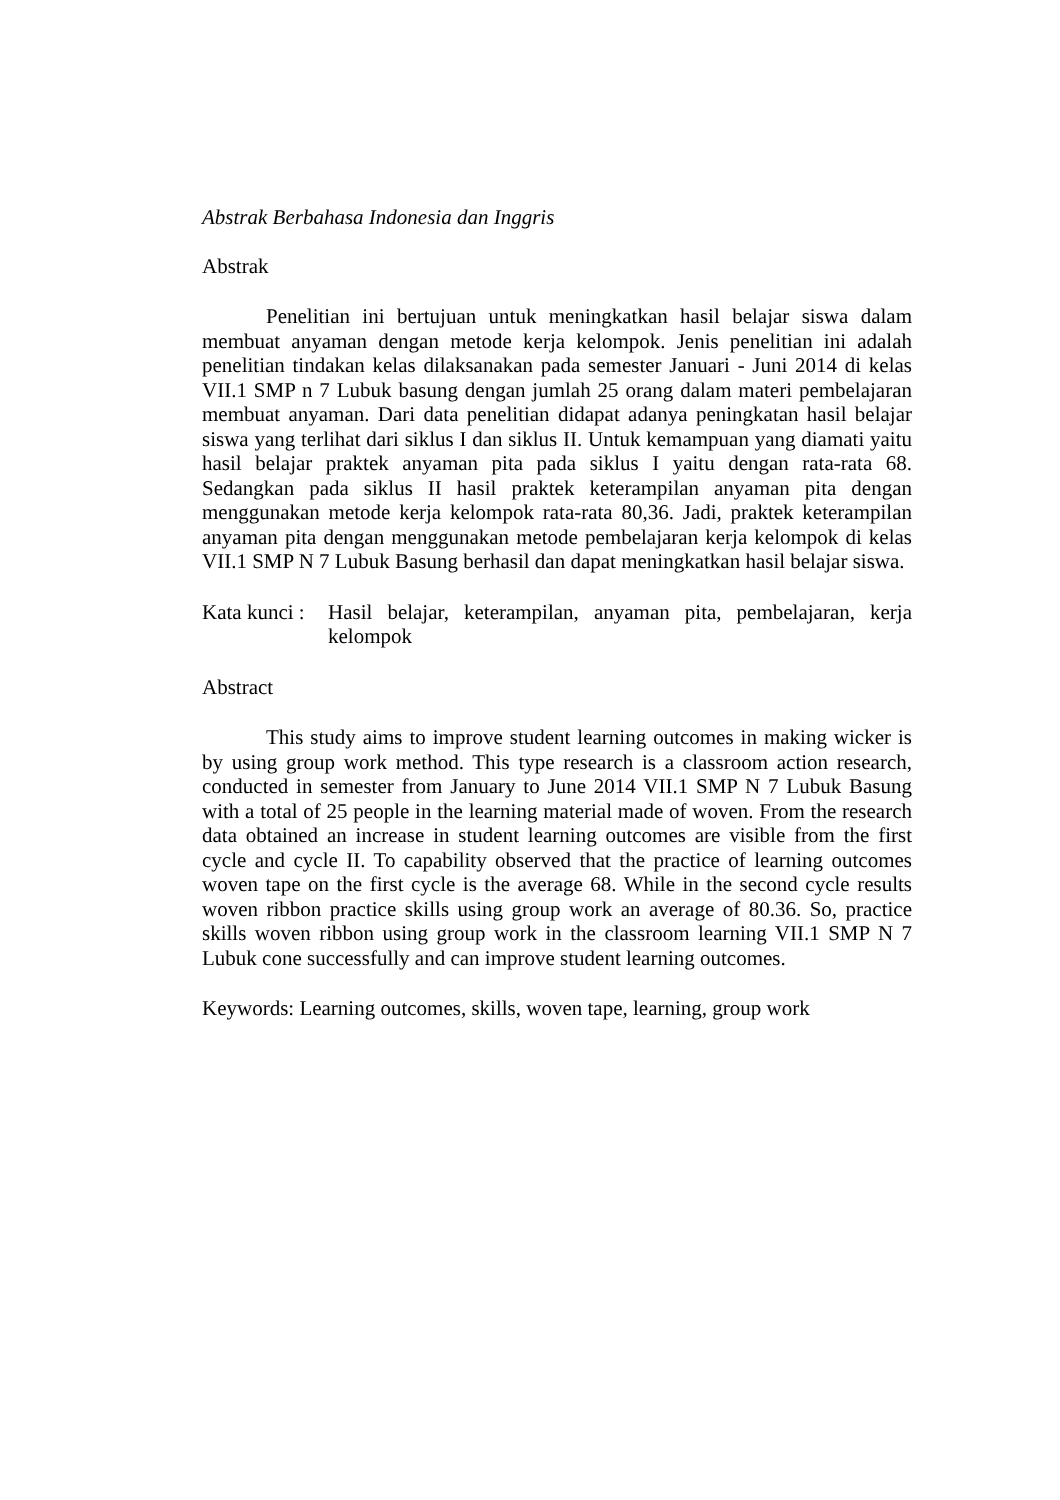Abstrak Berbahasa Indonesia dan Inggris
Abstrak
Penelitian ini bertujuan untuk meningkatkan hasil belajar siswa dalam membuat anyaman dengan metode kerja kelompok. Jenis penelitian ini adalah penelitian tindakan kelas dilaksanakan pada semester Januari - Juni 2014 di kelas VII.1 SMP n 7 Lubuk basung dengan jumlah 25 orang dalam materi pembelajaran membuat anyaman. Dari data penelitian didapat adanya peningkatan hasil belajar siswa yang terlihat dari siklus I dan siklus II. Untuk kemampuan yang diamati yaitu hasil belajar praktek anyaman pita pada siklus I yaitu dengan rata-rata 68. Sedangkan pada siklus II hasil praktek keterampilan anyaman pita dengan menggunakan metode kerja kelompok rata-rata 80,36. Jadi, praktek keterampilan anyaman pita dengan menggunakan metode pembelajaran kerja kelompok di kelas VII.1 SMP N 7 Lubuk Basung berhasil dan dapat meningkatkan hasil belajar siswa.
Kata kunci : Hasil belajar, keterampilan, anyaman pita, pembelajaran, kerja kelompok
Abstract
This study aims to improve student learning outcomes in making wicker is by using group work method. This type research is a classroom action research, conducted in semester from January to June 2014 VII.1 SMP N 7 Lubuk Basung with a total of 25 people in the learning material made of woven. From the research data obtained an increase in student learning outcomes are visible from the first cycle and cycle II. To capability observed that the practice of learning outcomes woven tape on the first cycle is the average 68. While in the second cycle results woven ribbon practice skills using group work an average of 80.36. So, practice skills woven ribbon using group work in the classroom learning VII.1 SMP N 7 Lubuk cone successfully and can improve student learning outcomes.
Keywords: Learning outcomes, skills, woven tape, learning, group work